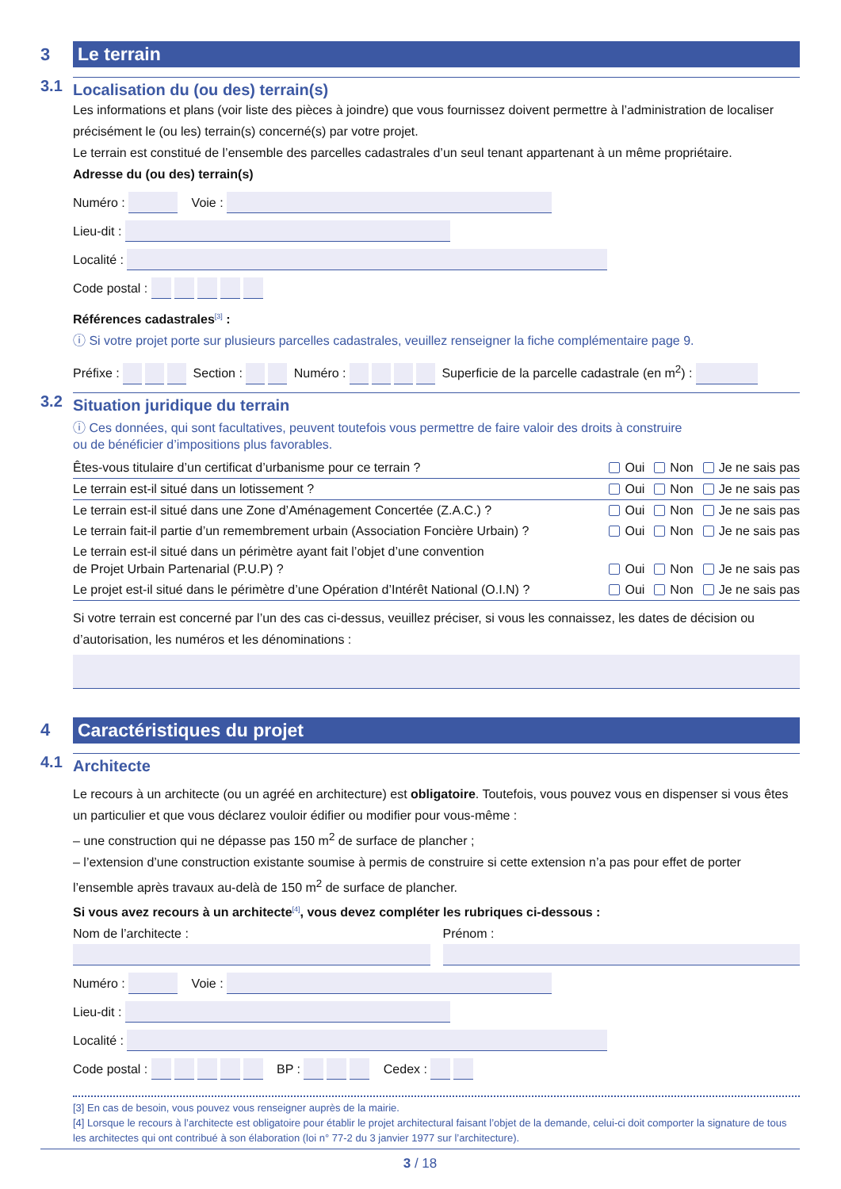3 Le terrain
3.1 Localisation du (ou des) terrain(s)
Les informations et plans (voir liste des pièces à joindre) que vous fournissez doivent permettre à l’administration de localiser précisément le (ou les) terrain(s) concerné(s) par votre projet.
Le terrain est constitué de l’ensemble des parcelles cadastrales d’un seul tenant appartenant à un même propriétaire.
Adresse du (ou des) terrain(s)
Numéro : Voie :
Lieu-dit :
Localité :
Code postal :
Références cadastrales<sup>[3]</sup> :
ⓘ Si votre projet porte sur plusieurs parcelles cadastrales, veuillez renseigner la fiche complémentaire page 9.
Préfixe : Section : Numéro : Superficie de la parcelle cadastrale (en m<sup>2</sup>) :
3.2 Situation juridique du terrain
ⓘ Ces données, qui sont facultatives, peuvent toutefois vous permettre de faire valoir des droits à construire
ou de bénéficier d’impositions plus favorables.
Êtes-vous titulaire d’un certificat d’urbanisme pour ce terrain ? Oui Non Je ne sais pas
Le terrain est-il situé dans un lotissement ? Oui Non Je ne sais pas
Le terrain est-il situé dans une Zone d’Aménagement Concertée (Z.A.C.) ? Oui Non Je ne sais pas
Le terrain fait-il partie d’un remembrement urbain (Association Foncière Urbain) ? Oui Non Je ne sais pas
Le terrain est-il situé dans un périmètre ayant fait l’objet d’une convention
de Projet Urbain Partenarial (P.U.P) ? Oui Non Je ne sais pas
Le projet est-il situé dans le périmètre d’une Opération d’Intérêt National (O.I.N) ? Oui Non Je ne sais pas
Si votre terrain est concerné par l’un des cas ci-dessus, veuillez préciser, si vous les connaissez, les dates de décision ou d’autorisation, les numéros et les dénominations :
4 Caractéristiques du projet
4.1 Architecte
Le recours à un architecte (ou un agréé en architecture) est obligatoire. Toutefois, vous pouvez vous en dispenser si vous êtes un particulier et que vous déclarez vouloir édifier ou modifier pour vous-même :
– une construction qui ne dépasse pas 150 m<sup>2</sup> de surface de plancher ;
– l’extension d’une construction existante soumise à permis de construire si cette extension n’a pas pour effet de porter l’ensemble après travaux au-delà de 150 m<sup>2</sup> de surface de plancher.
Si vous avez recours à un architecte<sup>[4]</sup>, vous devez compléter les rubriques ci-dessous :
Nom de l’architecte :
Prénom :
Numéro : Voie :
Lieu-dit :
Localité :
Code postal : BP : Cedex :
[3] En cas de besoin, vous pouvez vous renseigner auprès de la mairie.
[4] Lorsque le recours à l’architecte est obligatoire pour établir le projet architectural faisant l’objet de la demande, celui-ci doit comporter la signature de tous les architectes qui ont contribué à son élaboration (loi n° 77-2 du 3 janvier 1977 sur l’architecture).
3 / 18